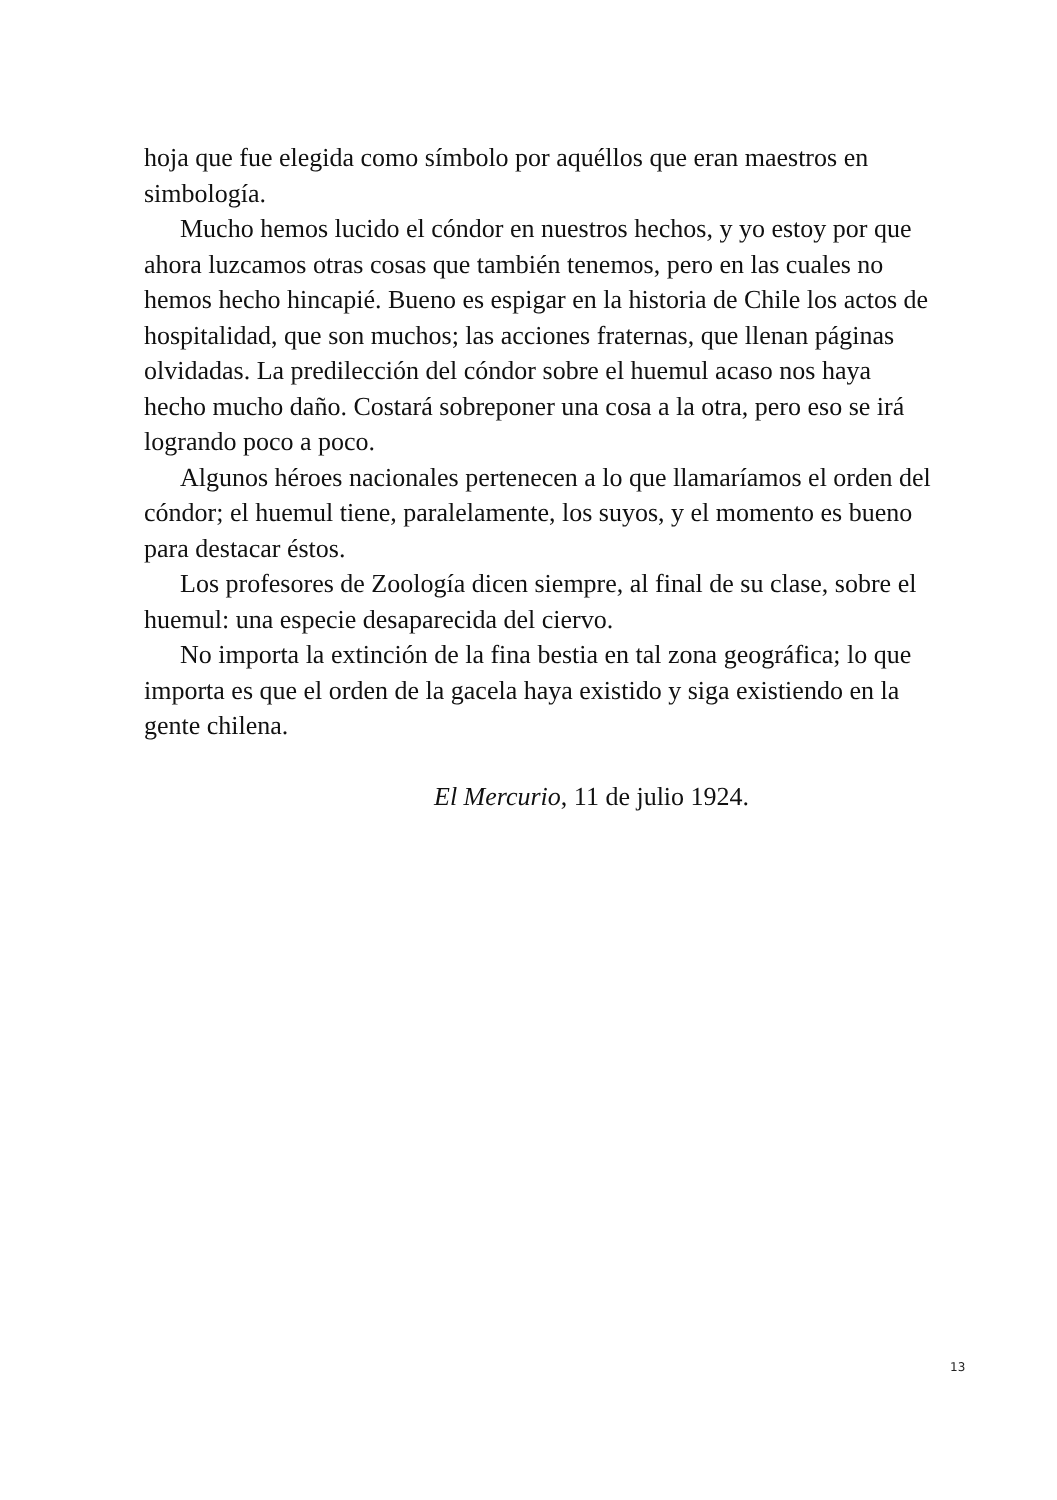hoja que fue elegida como símbolo por aquéllos que eran maestros en simbología.
Mucho hemos lucido el cóndor en nuestros hechos, y yo estoy por que ahora luzcamos otras cosas que también tenemos, pero en las cuales no hemos hecho hincapié. Bueno es espigar en la historia de Chile los actos de hospitalidad, que son muchos; las acciones fraternas, que llenan páginas olvidadas. La predilección del cóndor sobre el huemul acaso nos haya hecho mucho daño. Costará sobreponer una cosa a la otra, pero eso se irá logrando poco a poco.
Algunos héroes nacionales pertenecen a lo que llamaríamos el orden del cóndor; el huemul tiene, paralelamente, los suyos, y el momento es bueno para destacar éstos.
Los profesores de Zoología dicen siempre, al final de su clase, sobre el huemul: una especie desaparecida del ciervo.
No importa la extinción de la fina bestia en tal zona geográfica; lo que importa es que el orden de la gacela haya existido y siga existiendo en la gente chilena.
El Mercurio, 11 de julio 1924.
13